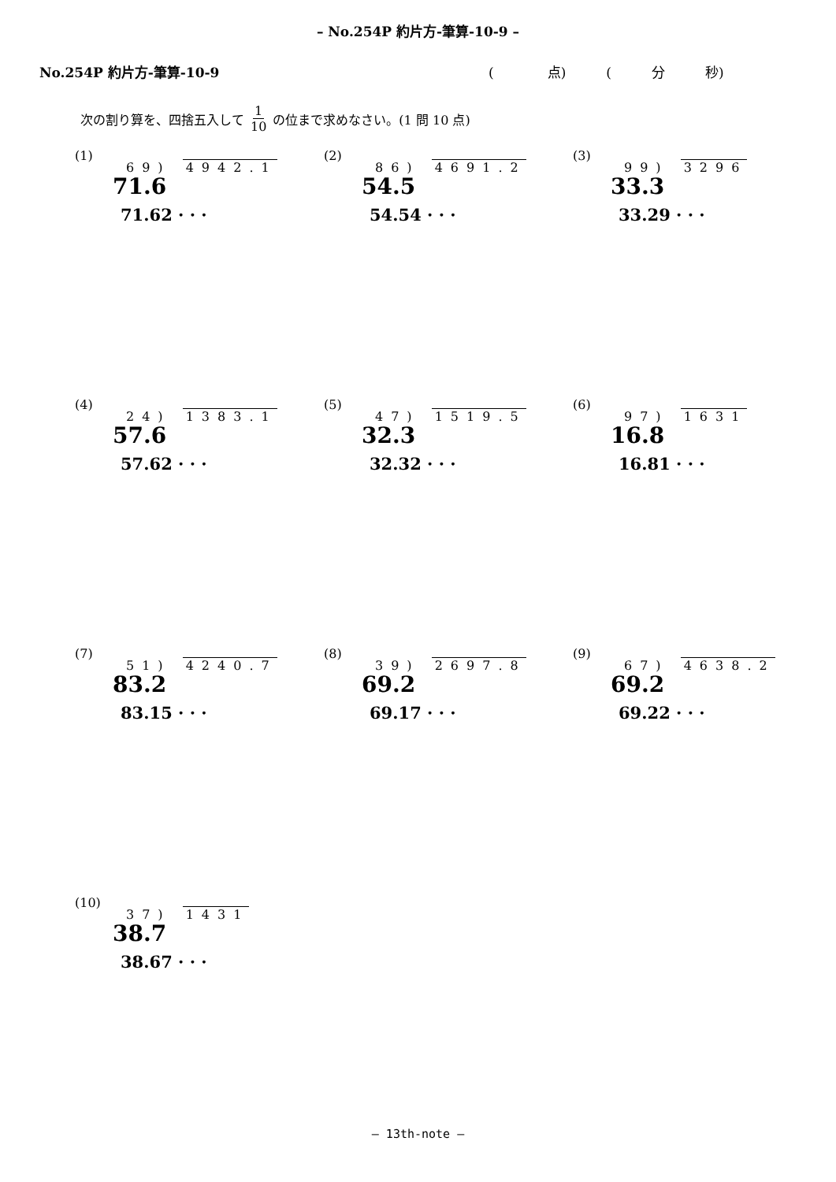– No.254P 約片方-筆算-10-9 –
No.254P 約片方-筆算-10-9 (　　　　点)　　　(　　　分　　　秒)
次の割り算を、四捨五入して 1 10 の位まで求めなさい。(1 問 10 点)
(1)
69) 4942.1
71.6
71.62 · · ·
(2)
86) 4691.2
54.5
54.54 · · ·
(3)
99) 3296
33.3
33.29 · · ·
(4)
24) 1383.1
57.6
57.62 · · ·
(5)
47) 1519.5
32.3
32.32 · · ·
(6)
97) 1631
16.8
16.81 · · ·
(7)
51) 4240.7
83.2
83.15 · · ·
(8)
39) 2697.8
69.2
69.17 · · ·
(9)
67) 4638.2
69.2
69.22 · · ·
(10)
37) 1431
38.7
38.67 · · ·
– 13th-note –